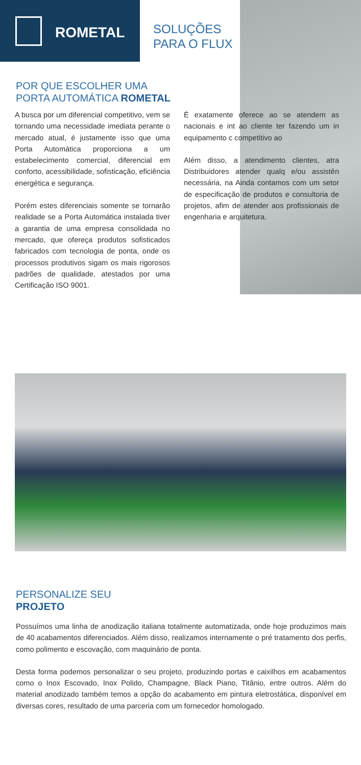ROMETAL
SOLUÇÕES
PARA O FLUX
POR QUE ESCOLHER UMA
PORTA AUTOMÁTICA ROMETAL
A busca por um diferencial competitivo, vem se tornando uma necessidade imediata perante o mercado atual, é justamente isso que uma Porta Automática proporciona a um estabelecimento comercial, diferencial em conforto, acessibilidade, sofisticação, eficiência energética e segurança.
Porém estes diferenciais somente se tornarão realidade se a Porta Automática instalada tiver a garantia de uma empresa consolidada no mercado, que ofereça produtos sofisticados fabricados com tecnologia de ponta, onde os processos produtivos sigam os mais rigorosos padrões de qualidade, atestados por uma Certificação ISO 9001.
É exatamente oferece ao se atendem as nacionais e int ao cliente ter fazendo um in equipamento c competitivo ao
Além disso, a atendimento clientes, atra Distribuidores atender qualq e/ou assistên necessária, na Ainda contamos com um setor de especificação de produtos e consultoria de projetos, afim de atender aos profissionais de engenharia e arquitetura.
PERSONALIZE SEU
PROJETO
Possuímos uma linha de anodização italiana totalmente automatizada, onde hoje produzimos mais de 40 acabamentos diferenciados. Além disso, realizamos internamente o pré tratamento dos perfis, como polimento e escovação, com maquinário de ponta.
Desta forma podemos personalizar o seu projeto, produzindo portas e caixilhos em acabamentos como o Inox Escovado, Inox Polido, Champagne, Black Piano, Titânio, entre outros. Além do material anodizado também temos a opção do acabamento em pintura eletrostática, disponível em diversas cores, resultado de uma parceria com um fornecedor homologado.